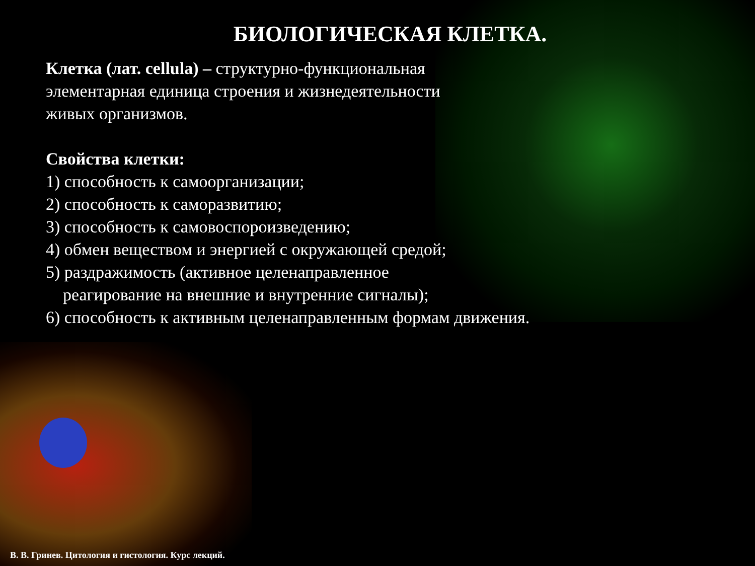БИОЛОГИЧЕСКАЯ КЛЕТКА.
Клетка (лат. cellula) – структурно-функциональная
элементарная единица строения и жизнедеятельности
живых организмов.
Свойства клетки:
1) способность к самоорганизации;
2) способность к саморазвитию;
3) способность к самовоспороизведению;
4) обмен веществом и энергией с окружающей средой;
5) раздражимость (активное целенаправленное
реагирование на внешние и внутренние сигналы);
6) способность к активным целенаправленным формам движения.
В. В. Гринев. Цитология и гистология. Курс лекций.